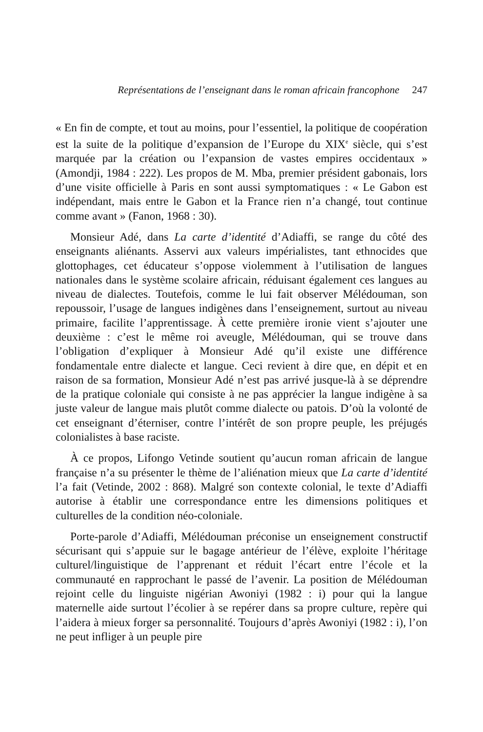Représentations de l’enseignant dans le roman africain francophone 247
« En fin de compte, et tout au moins, pour l’essentiel, la politique de coopération est la suite de la politique d’expansion de l’Europe du XIX<sup>e</sup> siècle, qui s’est marquée par la création ou l’expansion de vastes empires occidentaux » (Amondji, 1984 : 222). Les propos de M. Mba, premier président gabonais, lors d’une visite officielle à Paris en sont aussi symptomatiques : « Le Gabon est indépendant, mais entre le Gabon et la France rien n’a changé, tout continue comme avant » (Fanon, 1968 : 30).
Monsieur Adé, dans La carte d’identité d’Adiaffi, se range du côté des enseignants aliénants. Asservi aux valeurs impérialistes, tant ethnocides que glottophages, cet éducateur s’oppose violemment à l’utilisation de langues nationales dans le système scolaire africain, réduisant également ces langues au niveau de dialectes. Toutefois, comme le lui fait observer Mélédouman, son repoussoir, l’usage de langues indigènes dans l’enseignement, surtout au niveau primaire, facilite l’apprentissage. À cette première ironie vient s’ajouter une deuxième : c’est le même roi aveugle, Mélédouman, qui se trouve dans l’obligation d’expliquer à Monsieur Adé qu’il existe une différence fondamentale entre dialecte et langue. Ceci revient à dire que, en dépit et en raison de sa formation, Monsieur Adé n’est pas arrivé jusque-là à se déprendre de la pratique coloniale qui consiste à ne pas apprécier la langue indigène à sa juste valeur de langue mais plutôt comme dialecte ou patois. D’où la volonté de cet enseignant d’éterniser, contre l’intérêt de son propre peuple, les préjugés colonialistes à base raciste.
À ce propos, Lifongo Vetinde soutient qu’aucun roman africain de langue française n’a su présenter le thème de l’aliénation mieux que La carte d’identité l’a fait (Vetinde, 2002 : 868). Malgré son contexte colonial, le texte d’Adiaffi autorise à établir une correspondance entre les dimensions politiques et culturelles de la condition néo-coloniale.
Porte-parole d’Adiaffi, Mélédouman préconise un enseignement constructif sécurisant qui s’appuie sur le bagage antérieur de l’élève, exploite l’héritage culturel/linguistique de l’apprenant et réduit l’écart entre l’école et la communauté en rapprochant le passé de l’avenir. La position de Mélédouman rejoint celle du linguiste nigérian Awoniyi (1982 : i) pour qui la langue maternelle aide surtout l’écolier à se repérer dans sa propre culture, repère qui l’aidera à mieux forger sa personnalité. Toujours d’après Awoniyi (1982 : i), l’on ne peut infliger à un peuple pire